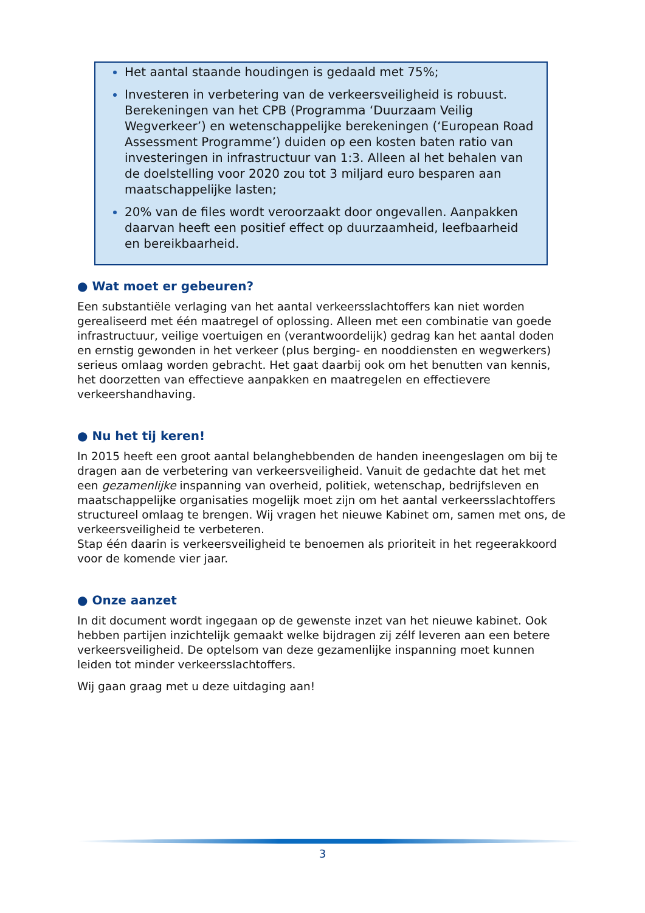Het aantal staande houdingen is gedaald met 75%;
Investeren in verbetering van de verkeersveiligheid is robuust. Berekeningen van het CPB (Programma ‘Duurzaam Veilig Wegverkeer’) en wetenschappelijke berekeningen (‘European Road Assessment Programme’) duiden op een kosten baten ratio van investeringen in infrastructuur van 1:3. Alleen al het behalen van de doelstelling voor 2020 zou tot 3 miljard euro besparen aan maatschappelijke lasten;
20% van de files wordt veroorzaakt door ongevallen. Aanpakken daarvan heeft een positief effect op duurzaamheid, leefbaarheid en bereikbaarheid.
● Wat moet er gebeuren?
Een substantiële verlaging van het aantal verkeersslachtoffers kan niet worden gerealiseerd met één maatregel of oplossing. Alleen met een combinatie van goede infrastructuur, veilige voertuigen en (verantwoordelijk) gedrag kan het aantal doden en ernstig gewonden in het verkeer (plus berging- en nooddiensten en wegwerkers) serieus omlaag worden gebracht. Het gaat daarbij ook om het benutten van kennis, het doorzetten van effectieve aanpakken en maatregelen en effectievere verkeershandhaving.
● Nu het tij keren!
In 2015 heeft een groot aantal belanghebbenden de handen ineengeslagen om bij te dragen aan de verbetering van verkeersveiligheid. Vanuit de gedachte dat het met een gezamenlijke inspanning van overheid, politiek, wetenschap, bedrijfsleven en maatschappelijke organisaties mogelijk moet zijn om het aantal verkeersslachtoffers structureel omlaag te brengen. Wij vragen het nieuwe Kabinet om, samen met ons, de verkeersveiligheid te verbeteren.
Stap één daarin is verkeersveiligheid te benoemen als prioriteit in het regeerakkoord voor de komende vier jaar.
● Onze aanzet
In dit document wordt ingegaan op de gewenste inzet van het nieuwe kabinet. Ook hebben partijen inzichtelijk gemaakt welke bijdragen zij zélf leveren aan een betere verkeersveiligheid. De optelsom van deze gezamenlijke inspanning moet kunnen leiden tot minder verkeersslachtoffers.
Wij gaan graag met u deze uitdaging aan!
3